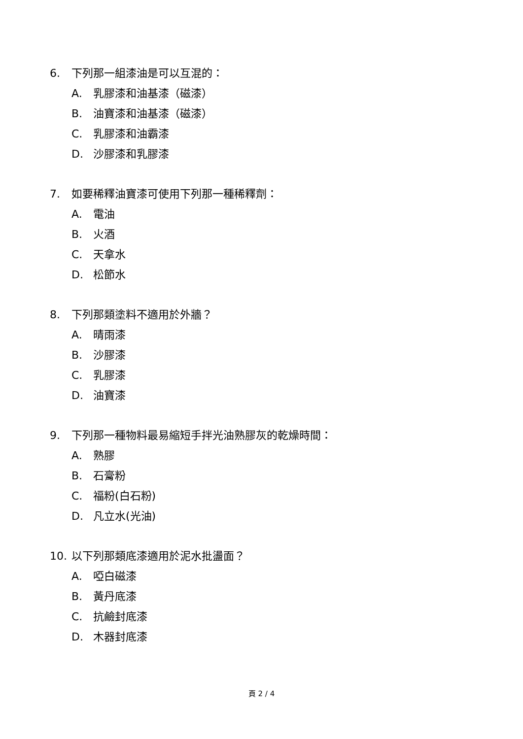6. 下列那一組漆油是可以互混的：
A. 乳膠漆和油基漆（磁漆）
B. 油寶漆和油基漆（磁漆）
C. 乳膠漆和油霸漆
D. 沙膠漆和乳膠漆
7. 如要稀釋油寶漆可使用下列那一種稀釋劑：
A. 電油
B. 火酒
C. 天拿水
D. 松節水
8. 下列那類塗料不適用於外牆？
A. 晴雨漆
B. 沙膠漆
C. 乳膠漆
D. 油寶漆
9. 下列那一種物料最易縮短手拌光油熟膠灰的乾燥時間：
A. 熟膠
B. 石膏粉
C. 福粉(白石粉)
D. 凡立水(光油)
10. 以下列那類底漆適用於泥水批盪面？
A. 啞白磁漆
B. 黃丹底漆
C. 抗鹼封底漆
D. 木器封底漆
頁 2 / 4